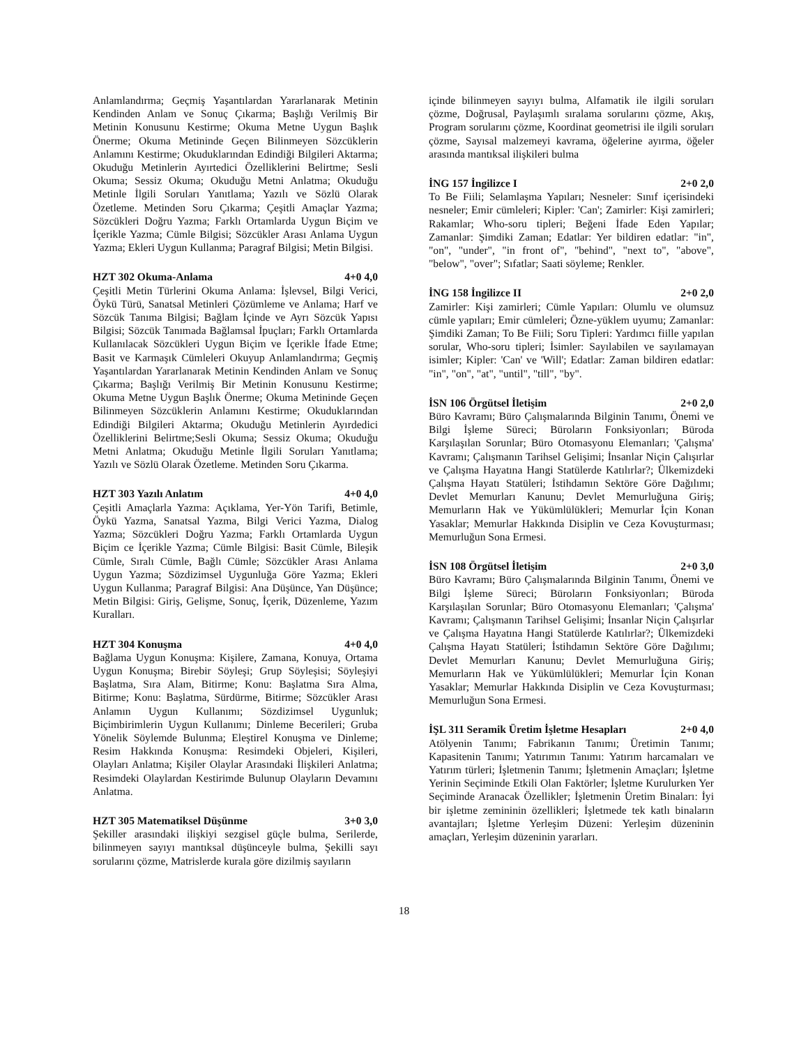Anlamlandırma; Geçmiş Yaşantılardan Yararlanarak Metinin Kendinden Anlam ve Sonuç Çıkarma; Başlığı Verilmiş Bir Metinin Konusunu Kestirme; Okuma Metne Uygun Başlık Önerme; Okuma Metininde Geçen Bilinmeyen Sözcüklerin Anlamını Kestirme; Okuduklarından Edindiği Bilgileri Aktarma; Okuduğu Metinlerin Ayırtedici Özelliklerini Belirtme; Sesli Okuma; Sessiz Okuma; Okuduğu Metni Anlatma; Okuduğu Metinle İlgili Soruları Yanıtlama; Yazılı ve Sözlü Olarak Özetleme. Metinden Soru Çıkarma; Çeşitli Amaçlar Yazma; Sözcükleri Doğru Yazma; Farklı Ortamlarda Uygun Biçim ve İçerikle Yazma; Cümle Bilgisi; Sözcükler Arası Anlama Uygun Yazma; Ekleri Uygun Kullanma; Paragraf Bilgisi; Metin Bilgisi.
HZT 302 Okuma-Anlama 4+0 4,0
Çeşitli Metin Türlerini Okuma Anlama: İşlevsel, Bilgi Verici, Öykü Türü, Sanatsal Metinleri Çözümleme ve Anlama; Harf ve Sözcük Tanıma Bilgisi; Bağlam İçinde ve Ayrı Sözcük Yapısı Bilgisi; Sözcük Tanımada Bağlamsal İpuçları; Farklı Ortamlarda Kullanılacak Sözcükleri Uygun Biçim ve İçerikle İfade Etme; Basit ve Karmaşık Cümleleri Okuyup Anlamlandırma; Geçmiş Yaşantılardan Yararlanarak Metinin Kendinden Anlam ve Sonuç Çıkarma; Başlığı Verilmiş Bir Metinin Konusunu Kestirme; Okuma Metne Uygun Başlık Önerme; Okuma Metininde Geçen Bilinmeyen Sözcüklerin Anlamını Kestirme; Okuduklarından Edindiği Bilgileri Aktarma; Okuduğu Metinlerin Ayırdedici Özelliklerini Belirtme;Sesli Okuma; Sessiz Okuma; Okuduğu Metni Anlatma; Okuduğu Metinle İlgili Soruları Yanıtlama; Yazılı ve Sözlü Olarak Özetleme. Metinden Soru Çıkarma.
HZT 303 Yazılı Anlatım 4+0 4,0
Çeşitli Amaçlarla Yazma: Açıklama, Yer-Yön Tarifi, Betimle, Öykü Yazma, Sanatsal Yazma, Bilgi Verici Yazma, Dialog Yazma; Sözcükleri Doğru Yazma; Farklı Ortamlarda Uygun Biçim ce İçerikle Yazma; Cümle Bilgisi: Basit Cümle, Bileşik Cümle, Sıralı Cümle, Bağlı Cümle; Sözcükler Arası Anlama Uygun Yazma; Sözdizimsel Uygunluğa Göre Yazma; Ekleri Uygun Kullanma; Paragraf Bilgisi: Ana Düşünce, Yan Düşünce; Metin Bilgisi: Giriş, Gelişme, Sonuç, İçerik, Düzenleme, Yazım Kuralları.
HZT 304 Konuşma 4+0 4,0
Bağlama Uygun Konuşma: Kişilere, Zamana, Konuya, Ortama Uygun Konuşma; Birebir Söyleşi; Grup Söyleşisi; Söyleşiyi Başlatma, Sıra Alam, Bitirme; Konu: Başlatma Sıra Alma, Bitirme; Konu: Başlatma, Sürdürme, Bitirme; Sözcükler Arası Anlamın Uygun Kullanımı; Sözdizimsel Uygunluk; Biçimbirimlerin Uygun Kullanımı; Dinleme Becerileri; Gruba Yönelik Söylemde Bulunma; Eleştirel Konuşma ve Dinleme; Resim Hakkında Konuşma: Resimdeki Objeleri, Kişileri, Olayları Anlatma; Kişiler Olaylar Arasındaki İlişkileri Anlatma; Resimdeki Olaylardan Kestirimde Bulunup Olayların Devamını Anlatma.
HZT 305 Matematiksel Düşünme 3+0 3,0
Şekiller arasındaki ilişkiyi sezgisel güçle bulma, Serilerde, bilinmeyen sayıyı mantıksal düşünceyle bulma, Şekilli sayı sorularını çözme, Matrislerde kurala göre dizilmiş sayıların
içinde bilinmeyen sayıyı bulma, Alfamatik ile ilgili soruları çözme, Doğrusal, Paylaşımlı sıralama sorularını çözme, Akış, Program sorularını çözme, Koordinat geometrisi ile ilgili soruları çözme, Sayısal malzemeyi kavrama, öğelerine ayırma, öğeler arasında mantıksal ilişkileri bulma
İNG 157 İngilizce I 2+0 2,0
To Be Fiili; Selamlaşma Yapıları; Nesneler: Sınıf içerisindeki nesneler; Emir cümleleri; Kipler: 'Can'; Zamirler: Kişi zamirleri; Rakamlar; Who-soru tipleri; Beğeni İfade Eden Yapılar; Zamanlar: Şimdiki Zaman; Edatlar: Yer bildiren edatlar: "in", "on", "under", "in front of", "behind", "next to", "above", "below", "over"; Sıfatlar; Saati söyleme; Renkler.
İNG 158 İngilizce II 2+0 2,0
Zamirler: Kişi zamirleri; Cümle Yapıları: Olumlu ve olumsuz cümle yapıları; Emir cümleleri; Özne-yüklem uyumu; Zamanlar: Şimdiki Zaman; To Be Fiili; Soru Tipleri: Yardımcı fiille yapılan sorular, Who-soru tipleri; İsimler: Sayılabilen ve sayılamayan isimler; Kipler: 'Can' ve 'Will'; Edatlar: Zaman bildiren edatlar: "in", "on", "at", "until", "till", "by".
İSN 106 Örgütsel İletişim 2+0 2,0
Büro Kavramı; Büro Çalışmalarında Bilginin Tanımı, Önemi ve Bilgi İşleme Süreci; Büroların Fonksiyonları; Büroda Karşılaşılan Sorunlar; Büro Otomasyonu Elemanları; 'Çalışma' Kavramı; Çalışmanın Tarihsel Gelişimi; İnsanlar Niçin Çalışırlar ve Çalışma Hayatına Hangi Statülerde Katılırlar?; Ülkemizdeki Çalışma Hayatı Statüleri; İstihdamın Sektöre Göre Dağılımı; Devlet Memurları Kanunu; Devlet Memurluğuna Giriş; Memurların Hak ve Yükümlülükleri; Memurlar İçin Konan Yasaklar; Memurlar Hakkında Disiplin ve Ceza Kovuşturması; Memurluğun Sona Ermesi.
İSN 108 Örgütsel İletişim 2+0 3,0
Büro Kavramı; Büro Çalışmalarında Bilginin Tanımı, Önemi ve Bilgi İşleme Süreci; Büroların Fonksiyonları; Büroda Karşılaşılan Sorunlar; Büro Otomasyonu Elemanları; 'Çalışma' Kavramı; Çalışmanın Tarihsel Gelişimi; İnsanlar Niçin Çalışırlar ve Çalışma Hayatına Hangi Statülerde Katılırlar?; Ülkemizdeki Çalışma Hayatı Statüleri; İstihdamın Sektöre Göre Dağılımı; Devlet Memurları Kanunu; Devlet Memurluğuna Giriş; Memurların Hak ve Yükümlülükleri; Memurlar İçin Konan Yasaklar; Memurlar Hakkında Disiplin ve Ceza Kovuşturması; Memurluğun Sona Ermesi.
İŞL 311 Seramik Üretim İşletme Hesapları 2+0 4,0
Atölyenin Tanımı; Fabrikanın Tanımı; Üretimin Tanımı; Kapasitenin Tanımı; Yatırımın Tanımı: Yatırım harcamaları ve Yatırım türleri; İşletmenin Tanımı; İşletmenin Amaçları; İşletme Yerinin Seçiminde Etkili Olan Faktörler; İşletme Kurulurken Yer Seçiminde Aranacak Özellikler; İşletmenin Üretim Binaları: İyi bir işletme zemininin özellikleri; İşletmede tek katlı binaların avantajları; İşletme Yerleşim Düzeni: Yerleşim düzeninin amaçları, Yerleşim düzeninin yararları.
18